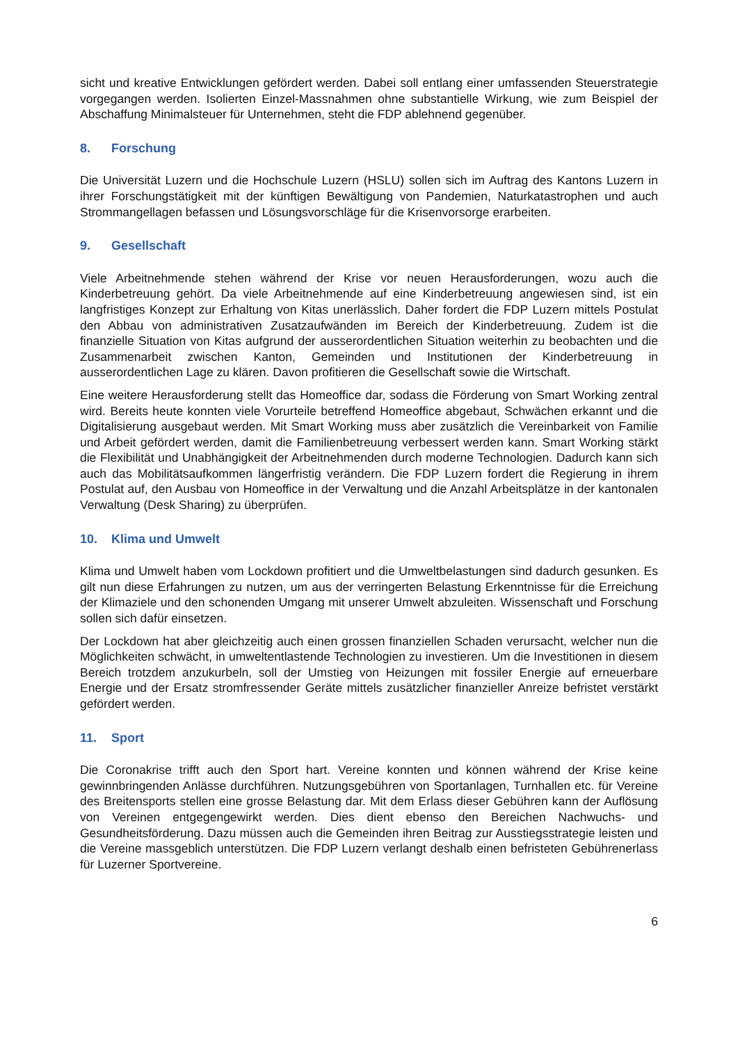sicht und kreative Entwicklungen gefördert werden. Dabei soll entlang einer umfassenden Steuerstrategie vorgegangen werden. Isolierten Einzel-Massnahmen ohne substantielle Wirkung, wie zum Beispiel der Abschaffung Minimalsteuer für Unternehmen, steht die FDP ablehnend gegenüber.
8. Forschung
Die Universität Luzern und die Hochschule Luzern (HSLU) sollen sich im Auftrag des Kantons Luzern in ihrer Forschungstätigkeit mit der künftigen Bewältigung von Pandemien, Naturkatastrophen und auch Strommangellagen befassen und Lösungsvorschläge für die Krisenvorsorge erarbeiten.
9. Gesellschaft
Viele Arbeitnehmende stehen während der Krise vor neuen Herausforderungen, wozu auch die Kinderbetreuung gehört. Da viele Arbeitnehmende auf eine Kinderbetreuung angewiesen sind, ist ein langfristiges Konzept zur Erhaltung von Kitas unerlässlich. Daher fordert die FDP Luzern mittels Postulat den Abbau von administrativen Zusatzaufwänden im Bereich der Kinderbetreuung. Zudem ist die finanzielle Situation von Kitas aufgrund der ausserordentlichen Situation weiterhin zu beobachten und die Zusammenarbeit zwischen Kanton, Gemeinden und Institutionen der Kinderbetreuung in ausserordentlichen Lage zu klären. Davon profitieren die Gesellschaft sowie die Wirtschaft.
Eine weitere Herausforderung stellt das Homeoffice dar, sodass die Förderung von Smart Working zentral wird. Bereits heute konnten viele Vorurteile betreffend Homeoffice abgebaut, Schwächen erkannt und die Digitalisierung ausgebaut werden. Mit Smart Working muss aber zusätzlich die Vereinbarkeit von Familie und Arbeit gefördert werden, damit die Familienbetreuung verbessert werden kann. Smart Working stärkt die Flexibilität und Unabhängigkeit der Arbeitnehmenden durch moderne Technologien. Dadurch kann sich auch das Mobilitätsaufkommen längerfristig verändern. Die FDP Luzern fordert die Regierung in ihrem Postulat auf, den Ausbau von Homeoffice in der Verwaltung und die Anzahl Arbeitsplätze in der kantonalen Verwaltung (Desk Sharing) zu überprüfen.
10. Klima und Umwelt
Klima und Umwelt haben vom Lockdown profitiert und die Umweltbelastungen sind dadurch gesunken. Es gilt nun diese Erfahrungen zu nutzen, um aus der verringerten Belastung Erkenntnisse für die Erreichung der Klimaziele und den schonenden Umgang mit unserer Umwelt abzuleiten. Wissenschaft und Forschung sollen sich dafür einsetzen.
Der Lockdown hat aber gleichzeitig auch einen grossen finanziellen Schaden verursacht, welcher nun die Möglichkeiten schwächt, in umweltentlastende Technologien zu investieren. Um die Investitionen in diesem Bereich trotzdem anzukurbeln, soll der Umstieg von Heizungen mit fossiler Energie auf erneuerbare Energie und der Ersatz stromfressender Geräte mittels zusätzlicher finanzieller Anreize befristet verstärkt gefördert werden.
11. Sport
Die Coronakrise trifft auch den Sport hart. Vereine konnten und können während der Krise keine gewinnbringenden Anlässe durchführen. Nutzungsgebühren von Sportanlagen, Turnhallen etc. für Vereine des Breitensports stellen eine grosse Belastung dar. Mit dem Erlass dieser Gebühren kann der Auflösung von Vereinen entgegengewirkt werden. Dies dient ebenso den Bereichen Nachwuchs- und Gesundheitsförderung. Dazu müssen auch die Gemeinden ihren Beitrag zur Ausstiegsstrategie leisten und die Vereine massgeblich unterstützen. Die FDP Luzern verlangt deshalb einen befristeten Gebührenerlass für Luzerner Sportvereine.
6